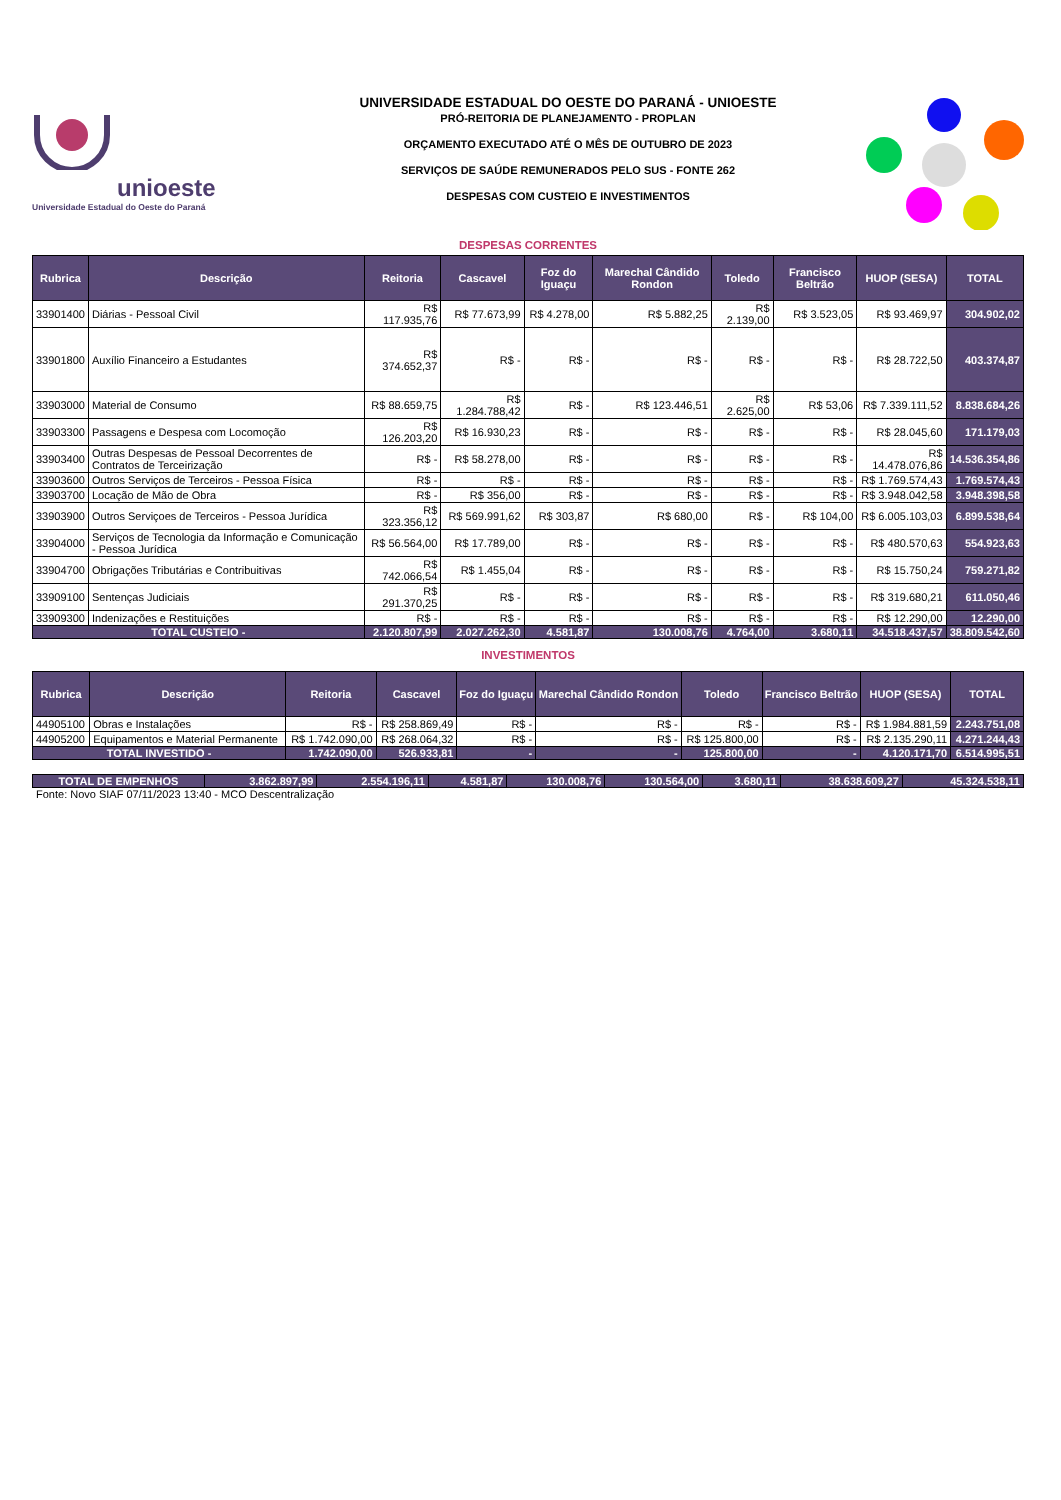unioeste
Universidade Estadual do Oeste do Paraná
UNIVERSIDADE ESTADUAL DO OESTE DO PARANÁ - UNIOESTE
PRÓ-REITORIA DE PLANEJAMENTO - PROPLAN
ORÇAMENTO EXECUTADO ATÉ O MÊS DE OUTUBRO DE 2023
SERVIÇOS DE SAÚDE REMUNERADOS PELO SUS - FONTE 262
DESPESAS COM CUSTEIO E INVESTIMENTOS
DESPESAS CORRENTES
| Rubrica | Descrição | Reitoria | Cascavel | Foz do Iguaçu | Marechal Cândido Rondon | Toledo | Francisco Beltrão | HUOP (SESA) | TOTAL |
| --- | --- | --- | --- | --- | --- | --- | --- | --- | --- |
| 33901400 | Diárias - Pessoal Civil | R$ 117.935,76 | R$ 77.673,99 | R$ 4.278,00 | R$ 5.882,25 | R$ 2.139,00 | R$ 3.523,05 | R$ 93.469,97 | 304.902,02 |
| 33901800 | Auxílio Financeiro a Estudantes | R$ 374.652,37 | R$ - | R$ - | R$ - | R$ - | R$ - | R$ 28.722,50 | 403.374,87 |
| 33903000 | Material de Consumo | R$ 88.659,75 | R$ 1.284.788,42 | R$ - | R$ 123.446,51 | R$ 2.625,00 | R$ 53,06 | R$ 7.339.111,52 | 8.838.684,26 |
| 33903300 | Passagens e Despesa com Locomoção | R$ 126.203,20 | R$ 16.930,23 | R$ - | R$ - | R$ - | R$ - | R$ 28.045,60 | 171.179,03 |
| 33903400 | Outras Despesas de Pessoal Decorrentes de Contratos de Terceirização | R$ - | R$ 58.278,00 | R$ - | R$ - | R$ - | R$ - | R$ 14.478.076,86 | 14.536.354,86 |
| 33903600 | Outros Serviços de Terceiros - Pessoa Física | R$ - | R$ - | R$ - | R$ - | R$ - | R$ - | R$ 1.769.574,43 | 1.769.574,43 |
| 33903700 | Locação de Mão de Obra | R$ - | R$ 356,00 | R$ - | R$ - | R$ - | R$ - | R$ 3.948.042,58 | 3.948.398,58 |
| 33903900 | Outros Serviçoes de Terceiros - Pessoa Jurídica | R$ 323.356,12 | R$ 569.991,62 | R$ 303,87 | R$ 680,00 | R$ - | R$ 104,00 | R$ 6.005.103,03 | 6.899.538,64 |
| 33904000 | Serviços de Tecnologia da Informação e Comunicação - Pessoa Jurídica | R$ 56.564,00 | R$ 17.789,00 | R$ - | R$ - | R$ - | R$ - | R$ 480.570,63 | 554.923,63 |
| 33904700 | Obrigações Tributárias e Contribuitivas | R$ 742.066,54 | R$ 1.455,04 | R$ - | R$ - | R$ - | R$ - | R$ 15.750,24 | 759.271,82 |
| 33909100 | Sentenças Judiciais | R$ 291.370,25 | R$ - | R$ - | R$ - | R$ - | R$ - | R$ 319.680,21 | 611.050,46 |
| 33909300 | Indenizações e Restituições | R$ - | R$ - | R$ - | R$ - | R$ - | R$ - | R$ 12.290,00 | 12.290,00 |
| TOTAL CUSTEIO - | | 2.120.807,99 | 2.027.262,30 | 4.581,87 | 130.008,76 | 4.764,00 | 3.680,11 | 34.518.437,57 | 38.809.542,60 |
INVESTIMENTOS
| Rubrica | Descrição | Reitoria | Cascavel | Foz do Iguaçu | Marechal Cândido Rondon | Toledo | Francisco Beltrão | HUOP (SESA) | TOTAL |
| --- | --- | --- | --- | --- | --- | --- | --- | --- | --- |
| 44905100 | Obras e Instalações | R$ - | R$ 258.869,49 | R$ - | R$ - | R$ - | R$ - | R$ 1.984.881,59 | 2.243.751,08 |
| 44905200 | Equipamentos e Material Permanente | R$ 1.742.090,00 | R$ 268.064,32 | R$ - | R$ - | R$ 125.800,00 | R$ - | R$ 2.135.290,11 | 4.271.244,43 |
| TOTAL INVESTIDO - | | 1.742.090,00 | 526.933,81 | - | - | 125.800,00 | - | 4.120.171,70 | 6.514.995,51 |
| TOTAL DE EMPENHOS | 3.862.897,99 | 2.554.196,11 | 4.581,87 | 130.008,76 | 130.564,00 | 3.680,11 | 38.638.609,27 | 45.324.538,11 |
Fonte: Novo SIAF 07/11/2023 13:40 - MCO Descentralização